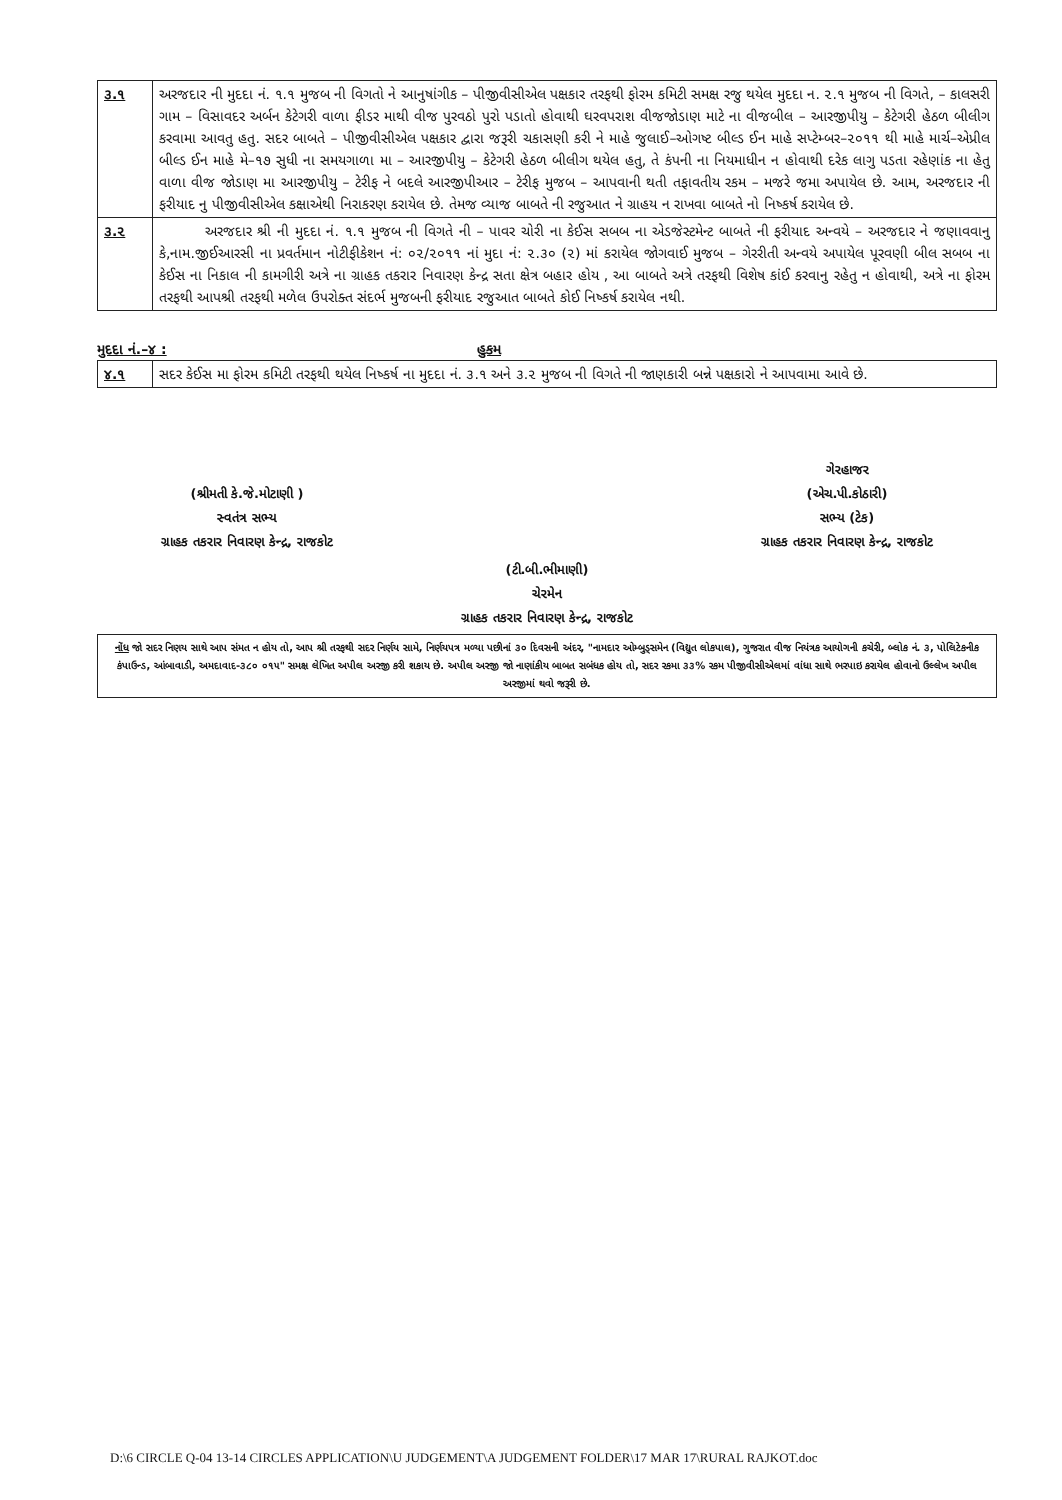| ૩.૧ | અરજદાર ની મુદદા નં. ૧.૧ મુજબ ની વિગતો ને આનુષાંગીક – પીજીવીસીએલ પક્ષકાર તરફથી ફોરમ કમિટી સમક્ષ રજુ થયેલ મુદદા ન. ૨.૧ મુજબ ની વિગતે, – કાલસરી ગામ – વિસાવદર અર્બન કેટેગરી વાળા ફીડર માથી વીજ પુરવઠો પુરો પડાતો હોવાથી ઘરવપરાશ વીજજોડાણ માટે ના વીજબીલ – આરજીપીયુ – કેટેગરી હેઠળ બીલીગ કરવામા આવતુ હતુ. સદર બાબતે – પીજીવીસીએલ પક્ષકાર દ્વારા જરૂરી ચકાસણી કરી ને માહે જુલાઈ–ઓગષ્ટ બીલ્ડ ઈન માહે સપ્ટેમ્બર–૨૦૧૧ થી માહે માર્ચ–એપ્રીલ બીલ્ડ ઈન માહે મે–૧૭ સુધી ના સમયગાળા મા – આરજીપીયુ – કેટેગરી હેઠળ બીલીગ થયેલ હતુ, તે કંપની ના નિયમાધીન ન હોવાથી દરેક લાગુ પડતા રહેણાંક ના હેતુ વાળા વીજ જોડાણ મા આરજીપીયુ – ટેરીફ ને બદલે આરજીપીઆર – ટેરીફ મુજબ – આપવાની થતી તફાવતીય રકમ – મજરે જમા અપાયેલ છે. આમ, અરજદાર ની ફરીયાદ નુ પીજીવીસીએલ કક્ષાએથી નિરાકરણ કરાયેલ છે. તેમજ વ્યાજ બાબતે ની રજુઆત ને ગ્રાહય ન રાખવા બાબતે નો નિષ્કર્ષ કરાયેલ છે. |
| ૩.૨ | અરજદાર શ્રી ની મુદદા નં. ૧.૧ મુજબ ની વિગતે ની – પાવર ચોરી ના કેઈસ સબબ ના એડજેસ્ટમેન્ટ બાબતે ની ફરીયાદ અન્વયે – અરજદાર ને જણાવવાનુ કે,નામ.જીઈઆરસી ના પ્રવર્તમાન નોટીફીકેશન નં: ૦૨/૨૦૧૧ નાં મુદા નં: ૨.૩૦ (૨) માં કરાયેલ જોગવાઈ મુજબ – ગેરરીતી અન્વયે અપાયેલ પૂરવણી બીલ સબબ ના કેઈસ ના નિકાલ ની કામગીરી અત્રે ના ગ્રાહક તકરાર નિવારણ કેન્દ્ર સતા ક્ષેત્ર બહાર હોય , આ બાબતે અત્રે તરફથી વિશેષ કાંઈ કરવાનુ રહેતુ ન હોવાથી, અત્રે ના ફોરમ તરફથી આપશ્રી તરફથી મળેલ ઉપરોક્ત સંદર્ભ મુજબની ફરીયાદ રજુઆત બાબતે કોઈ નિષ્કર્ષ કરાયેલ નથી. |
મુદદા નં.–૪ : હુકમ
| ૪.૧ | સદર કેઈસ મા ફોરમ કમિટી તરફથી થયેલ નિષ્કર્ષ ના મુદદા નં. ૩.૧ અને ૩.૨ મુજબ ની વિગતે ની જાણકારી બન્ને પક્ષકારો ને આપવામા આવે છે. |
(શ્રીમતી કે.જે.મોટાણી )
સ્વતંત્ર સભ્ય
ગ્રાહક તકરાર નિવારણ કેન્દ્ર, રાજકોટ
ગેરહાજર
(એચ.પી.કોઠારી)
સભ્ય (ટેક)
ગ્રાહક તકરાર નિવારણ કેન્દ્ર, રાજકોટ
(ટી.બી.ભીમાણી)
ચેરમેન
ગ્રાહક તકરાર નિવારણ કેન્દ્ર, રાજકોટ
નોંધ જો સદર નિણય સાથે આપ સંમત ન હોય તો, આપ શ્રી તરફથી સદર નિર્ણય સામે, નિર્ણયપત્ર મળ્યા પછીનાં ૩૦ દિવસની અંદર, "નામદાર ઓમ્બુડ્સમેન (વિદ્યુત લોકપાલ), ગુજરાત વીજ નિયંત્રક આયોગની કચેરી, બ્લોક નં. ૩, પોલિટેકનીક કંપાઉન્ડ, આંબાવાડી, અમદાવાદ-૩૮૦ ૦૧૫" સમક્ષ લેખિત અપીલ અરજી કરી શકાય છે. અપીલ અરજી જો નાણાંકીય બાબત સબંધક હોય તો, સદર રકમા ૩૩% રકમ પીજીવીસીએલમાં વાંધા સાથે ભરપાઇ કરાયેલ હોવાનો ઉલ્લેખ અપીલ અરજીમાં થવો જરૂરી છે.
D:\6 CIRCLE Q-04 13-14 CIRCLES APPLICATION\U JUDGEMENT\A JUDGEMENT FOLDER\17 MAR 17\RURAL RAJKOT.doc